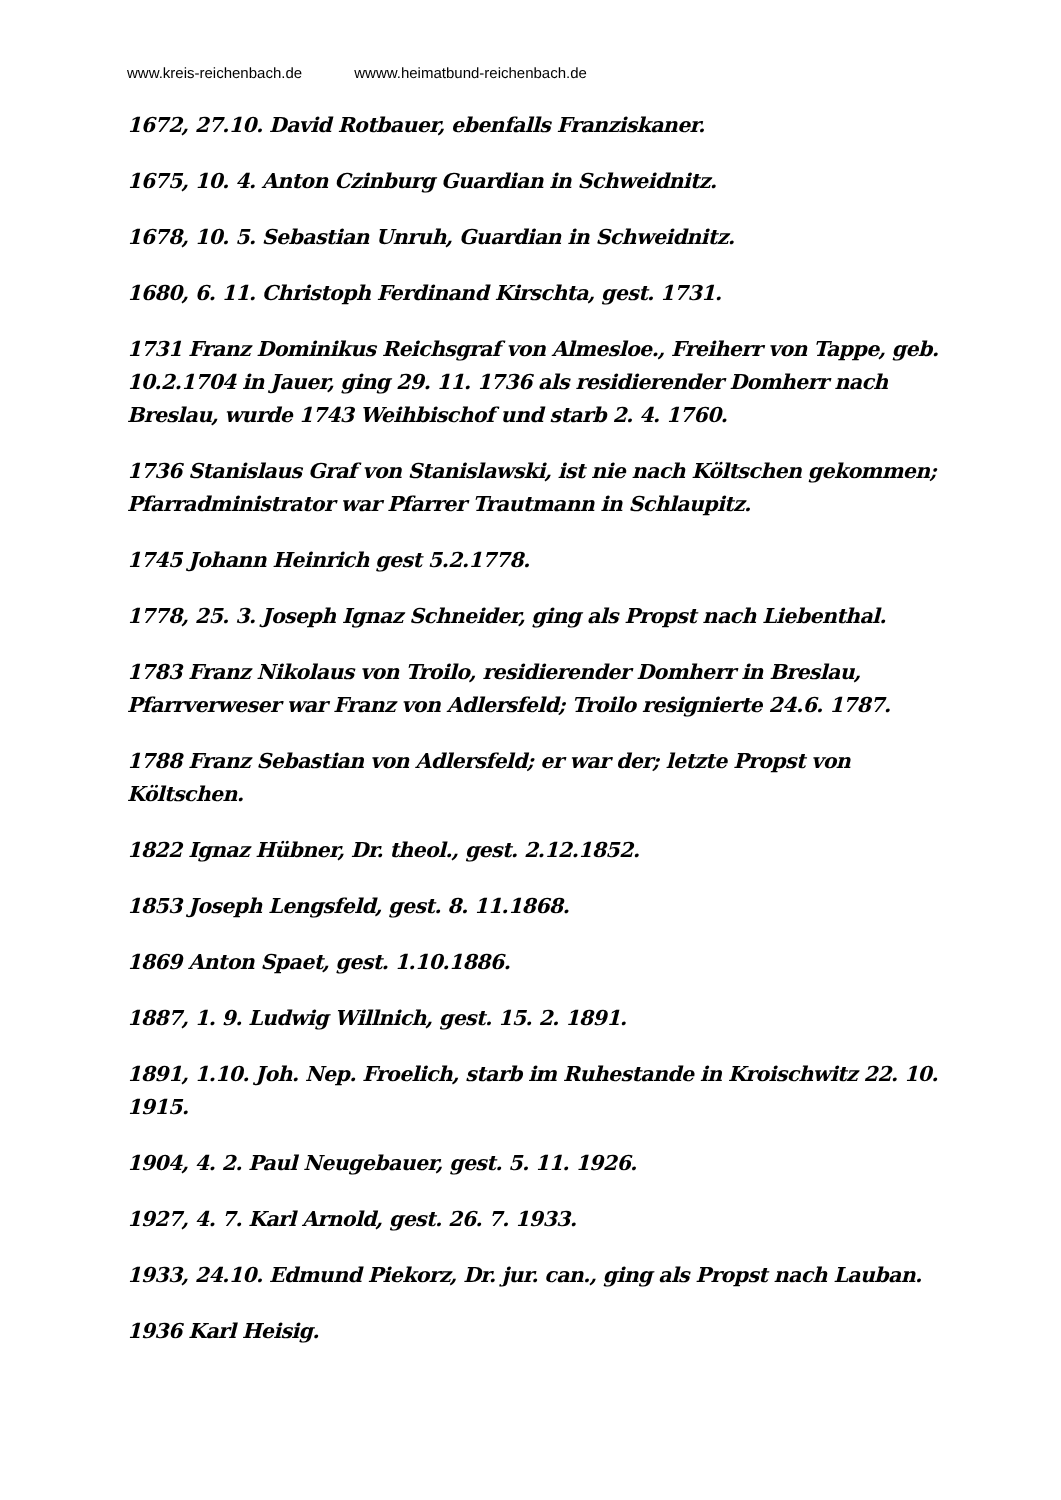www.kreis-reichenbach.de wwww.heimatbund-reichenbach.de
1672, 27.10. David Rotbauer, ebenfalls Franziskaner.
1675, 10. 4. Anton Czinburg Guardian in Schweidnitz.
1678, 10. 5. Sebastian Unruh, Guardian in Schweidnitz.
1680, 6. 11. Christoph Ferdinand Kirschta, gest. 1731.
1731 Franz Dominikus Reichsgraf von Almesloe., Freiherr von Tappe, geb. 10.2.1704 in Jauer, ging 29. 11. 1736 als residierender Domherr nach Breslau, wurde 1743 Weihbischof und starb 2. 4. 1760.
1736 Stanislaus Graf von Stanislawski, ist nie nach Költschen gekommen; Pfarradministrator war Pfarrer Trautmann in Schlaupitz.
1745 Johann Heinrich gest 5.2.1778.
1778, 25. 3. Joseph Ignaz Schneider, ging als Propst nach Liebenthal.
1783 Franz Nikolaus von Troilo, residierender Domherr in Breslau, Pfarrverweser war Franz von Adlersfeld; Troilo resignierte 24.6. 1787.
1788 Franz Sebastian von Adlersfeld; er war der; letzte Propst von Költschen.
1822 Ignaz Hübner, Dr. theol., gest. 2.12.1852.
1853 Joseph Lengsfeld, gest. 8. 11.1868.
1869 Anton Spaet, gest. 1.10.1886.
1887, 1. 9. Ludwig Willnich, gest. 15. 2. 1891.
1891, 1.10. Joh. Nep. Froelich, starb im Ruhestande in Kroischwitz 22. 10. 1915.
1904, 4. 2. Paul Neugebauer, gest. 5. 11. 1926.
1927, 4. 7. Karl Arnold, gest. 26. 7. 1933.
1933, 24.10. Edmund Piekorz, Dr. jur. can., ging als Propst nach Lauban.
1936 Karl Heisig.